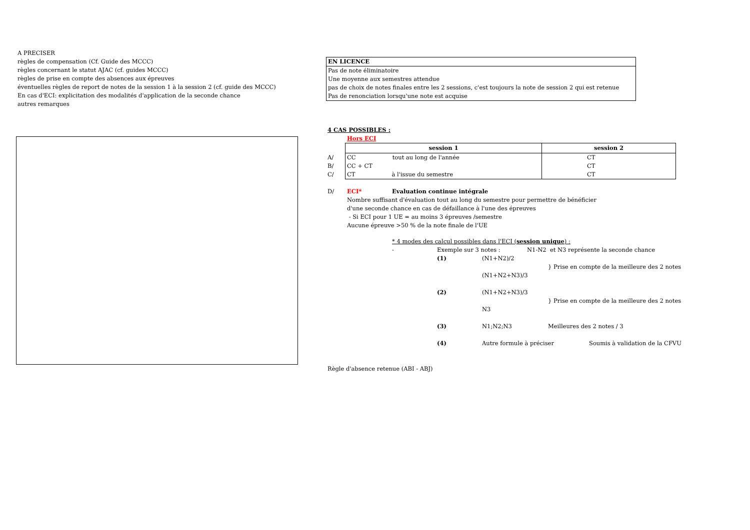A PRECISER
règles de compensation (Cf. Guide des MCCC)
règles concernant le statut AJAC (cf. guides MCCC)
règles de prise en compte des absences aux épreuves
éventuelles règles de report de notes de la session 1 à la session 2 (cf. guide des MCCC)
En cas d'ECI: explicitation des modalités d'application de la seconde chance
autres remarques
| EN LICENCE |
| Pas de note éliminatoire |
| Une moyenne aux semestres attendue |
| pas de choix de notes finales entre les 2 sessions, c'est toujours la note de session 2 qui est retenue |
| Pas de renonciation lorsqu'une note est acquise |
4 CAS POSSIBLES :
Hors ECI
| | session 1 | session 2 |
| A/ | CC tout au long de l'année | CT |
| B/ | CC + CT | CT |
| C/ | CT à l'issue du semestre | CT |
D/ ECI* Evaluation continue intégrale
Nombre suffisant d'évaluation tout au long du semestre pour permettre de bénéficier
d'une seconde chance en cas de défaillance à l'une des épreuves
- Si ECI pour 1 UE = au moins 3 épreuves /semestre
Aucune épreuve >50 % de la note finale de l'UE
* 4 modes des calcul possibles dans l'ECI (session unique) :
- Exemple sur 3 notes : N1-N2 et N3 représente la seconde chance
(1) (N1+N2)/2
} Prise en compte de la meilleure des 2 notes
(N1+N2+N3)/3
(2) (N1+N2+N3)/3
} Prise en compte de la meilleure des 2 notes
N3
(3) N1;N2;N3 Meilleures des 2 notes / 3
(4) Autre formule à préciser Soumis à validation de la CFVU
Règle d'absence retenue (ABI - ABJ)